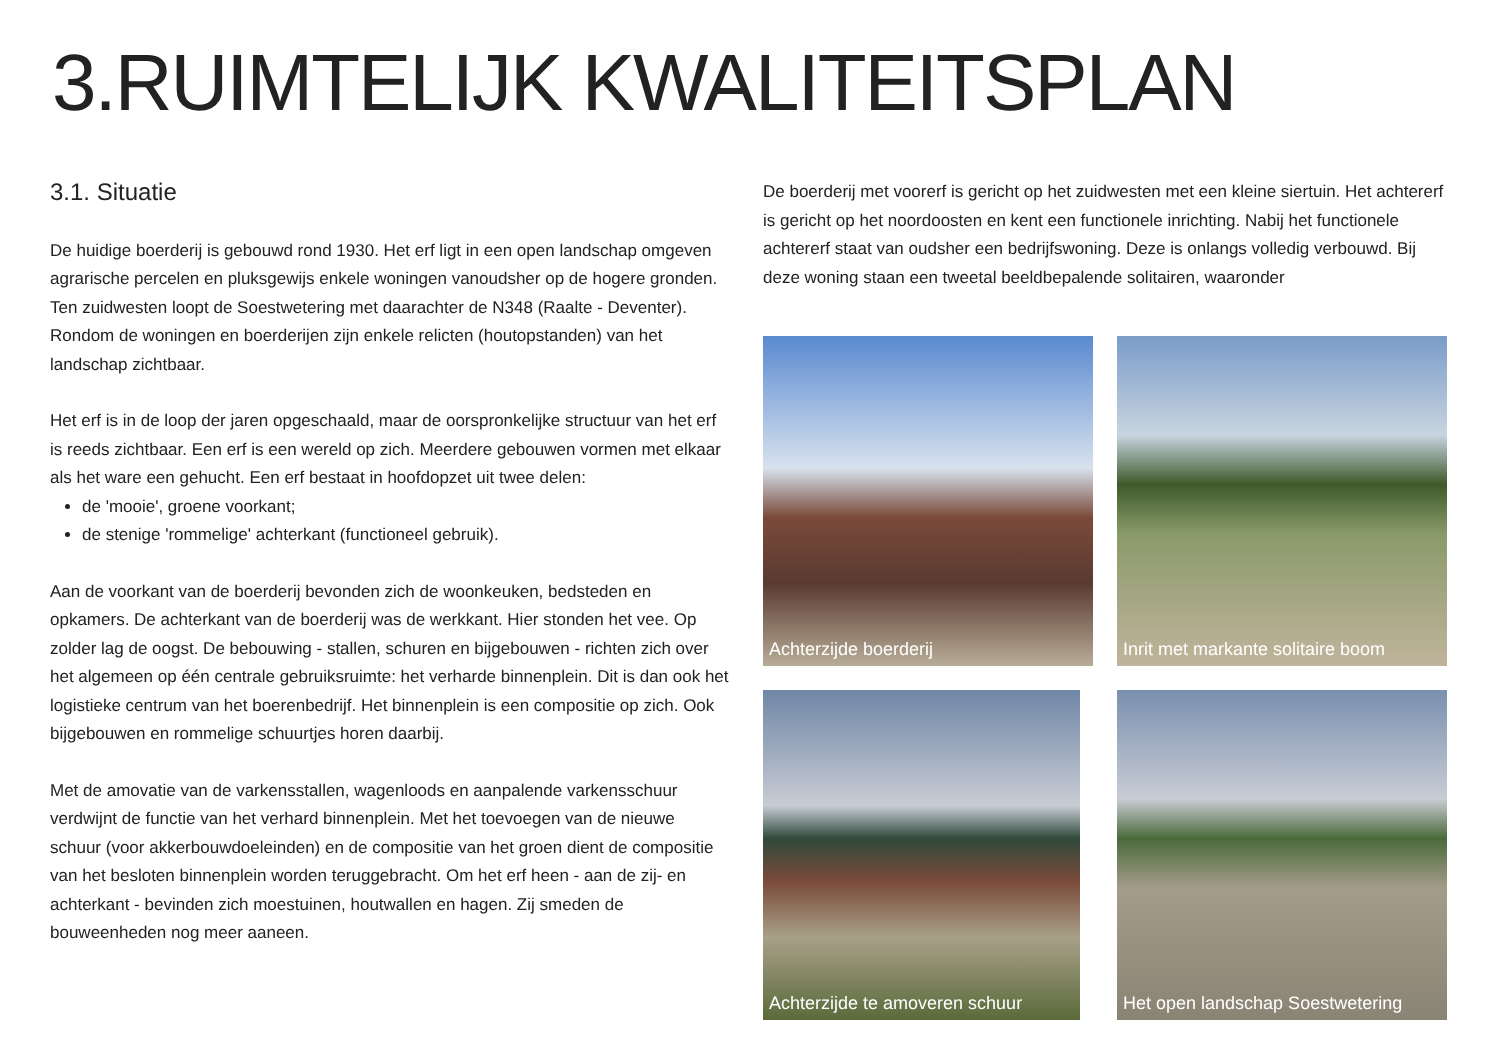3.RUIMTELIJK KWALITEITSPLAN
3.1. Situatie
De huidige boerderij is gebouwd rond 1930. Het erf ligt in een open landschap omgeven agrarische percelen en pluksgewijs enkele woningen vanoudsher op de hogere gronden. Ten zuidwesten loopt de Soestwetering met daarachter de N348 (Raalte - Deventer). Rondom de woningen en boerderijen zijn enkele relicten (houtopstanden) van het landschap zichtbaar.
Het erf is in de loop der jaren opgeschaald, maar de oorspronkelijke structuur van het erf is reeds zichtbaar. Een erf is een wereld op zich. Meerdere gebouwen vormen met elkaar als het ware een gehucht. Een erf bestaat in hoofdopzet uit twee delen:
de 'mooie', groene voorkant;
de stenige 'rommelige' achterkant (functioneel gebruik).
Aan de voorkant van de boerderij bevonden zich de woonkeuken, bedsteden en opkamers. De achterkant van de boerderij was de werkkant. Hier stonden het vee. Op zolder lag de oogst. De bebouwing - stallen, schuren en bijgebouwen - richten zich over het algemeen op één centrale gebruiksruimte: het verharde binnenplein. Dit is dan ook het logistieke centrum van het boerenbedrijf. Het binnenplein is een compositie op zich. Ook bijgebouwen en rommelige schuurtjes horen daarbij.
Met de amovatie van de varkensstallen, wagenloods en aanpalende varkensschuur verdwijnt de functie van het verhard binnenplein. Met het toevoegen van de nieuwe schuur (voor akkerbouwdoeleinden) en de compositie van het groen dient de compositie van het besloten binnenplein worden teruggebracht. Om het erf heen - aan de zij- en achterkant - bevinden zich moestuinen, houtwallen en hagen. Zij smeden de bouweenheden nog meer aaneen.
De boerderij met voorerf is gericht op het zuidwesten met een kleine siertuin. Het achtererf is gericht op het noordoosten en kent een functionele inrichting. Nabij het functionele achtererf staat van oudsher een bedrijfswoning. Deze is onlangs volledig verbouwd. Bij deze woning staan een tweetal beeldbepalende solitairen, waaronder
Achterzijde boerderij
Inrit met markante solitaire boom
Achterzijde te amoveren schuur
Het open landschap Soestwetering